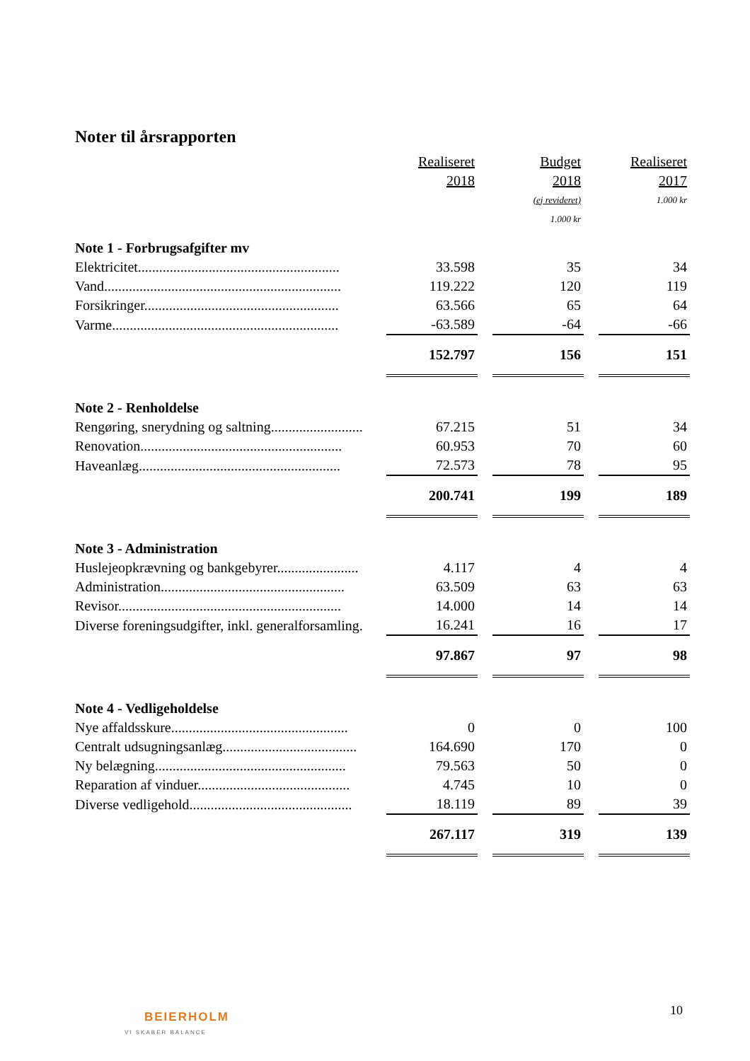Noter til årsrapporten
| | Realiseret | | Budget | | Realiseret |
| | 2018 | | 2018 | | 2017 |
| | | | (ej revideret) | | 1.000 kr |
| | | | 1.000 kr | | |
| Note 1 - Forbrugsafgifter mv | | | | | |
| Elektricitet......................................................... | 33.598 | | 35 | | 34 |
| Vand................................................................... | 119.222 | | 120 | | 119 |
| Forsikringer....................................................... | 63.566 | | 65 | | 64 |
| Varme................................................................ | -63.589 | | -64 | | -66 |
| | 152.797 | | 156 | | 151 |
| Note 2 - Renholdelse | | | | | |
| Rengøring, snerydning og saltning.......................... | 67.215 | | 51 | | 34 |
| Renovation......................................................... | 60.953 | | 70 | | 60 |
| Haveanlæg......................................................... | 72.573 | | 78 | | 95 |
| | 200.741 | | 199 | | 189 |
| Note 3 - Administration | | | | | |
| Huslejeopkrævning og bankgebyrer....................... | 4.117 | | 4 | | 4 |
| Administration.................................................... | 63.509 | | 63 | | 63 |
| Revisor............................................................... | 14.000 | | 14 | | 14 |
| Diverse foreningsudgifter, inkl. generalforsamling. | 16.241 | | 16 | | 17 |
| | 97.867 | | 97 | | 98 |
| Note 4 - Vedligeholdelse | | | | | |
| Nye affaldsskure.................................................. | 0 | | 0 | | 100 |
| Centralt udsugningsanlæg...................................... | 164.690 | | 170 | | 0 |
| Ny belægning...................................................... | 79.563 | | 50 | | 0 |
| Reparation af vinduer........................................... | 4.745 | | 10 | | 0 |
| Diverse vedligehold.............................................. | 18.119 | | 89 | | 39 |
| | 267.117 | | 319 | | 139 |
10
BEIERHOLM
VI SKABER BALANCE